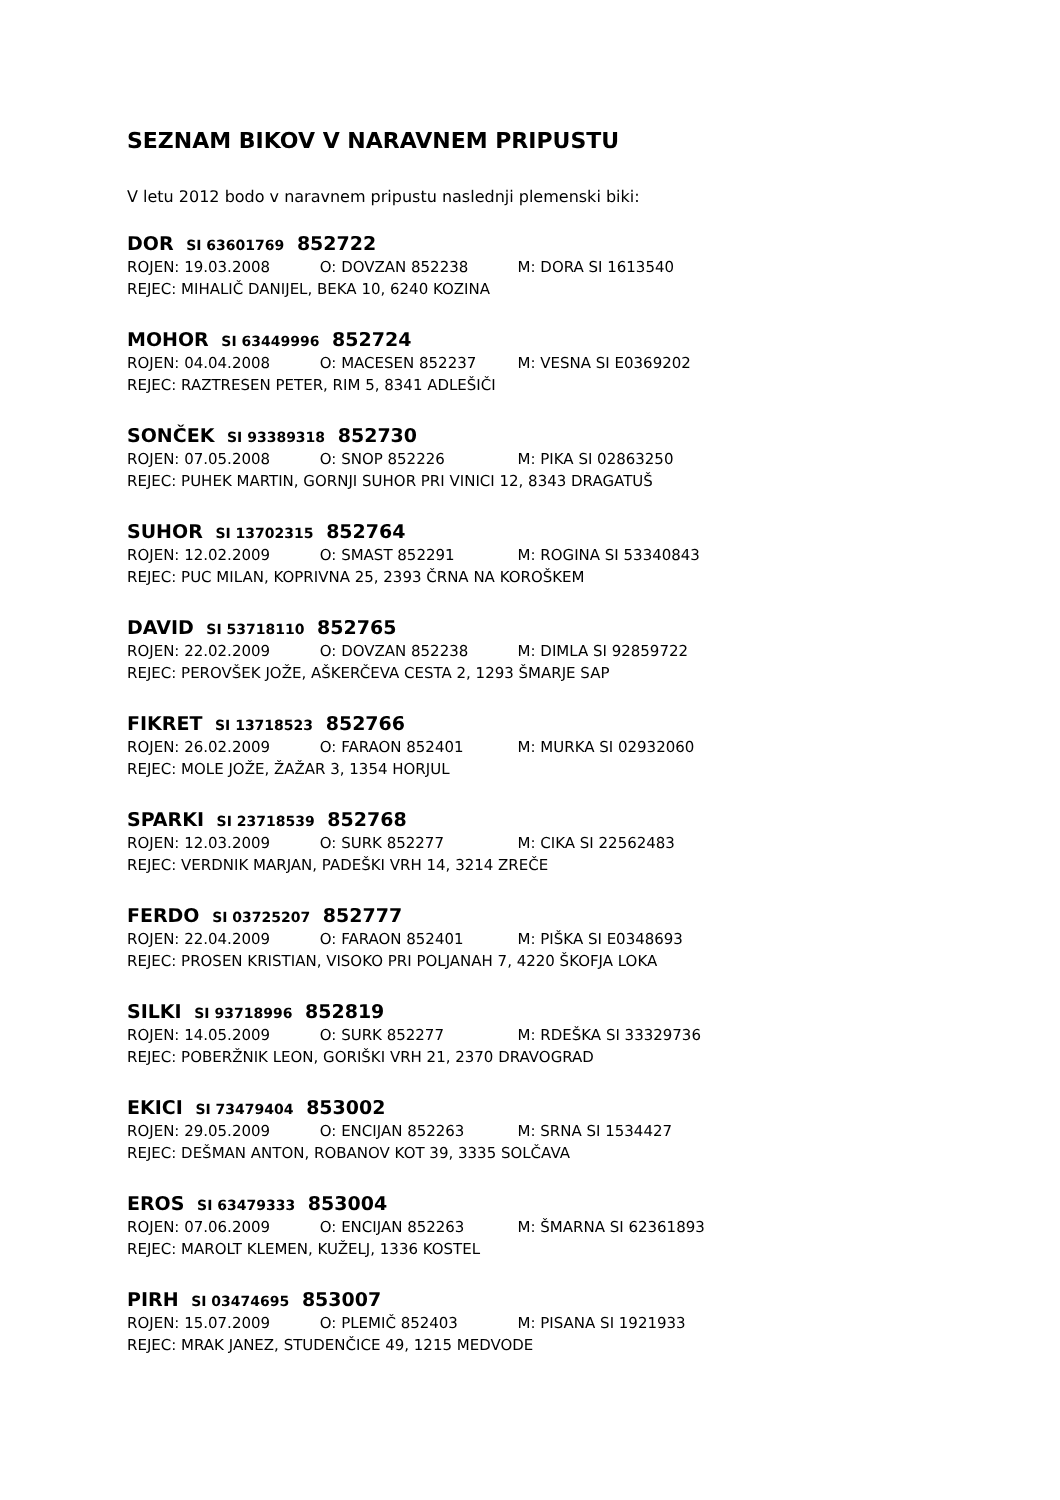SEZNAM BIKOV V NARAVNEM PRIPUSTU
V letu 2012 bodo v naravnem pripustu naslednji plemenski biki:
DOR SI 63601769 852722
ROJEN: 19.03.2008 O: DOVZAN 852238 M: DORA SI 1613540
REJEC: MIHALIČ DANIJEL, BEKA 10, 6240 KOZINA
MOHOR SI 63449996 852724
ROJEN: 04.04.2008 O: MACESEN 852237 M: VESNA SI E0369202
REJEC: RAZTRESEN PETER, RIM 5, 8341 ADLEŠIČI
SONČEK SI 93389318 852730
ROJEN: 07.05.2008 O: SNOP 852226 M: PIKA SI 02863250
REJEC: PUHEK MARTIN, GORNJI SUHOR PRI VINICI 12, 8343 DRAGATUŠ
SUHOR SI 13702315 852764
ROJEN: 12.02.2009 O: SMAST 852291 M: ROGINA SI 53340843
REJEC: PUC MILAN, KOPRIVNA 25, 2393 ČRNA NA KOROŠKEM
DAVID SI 53718110 852765
ROJEN: 22.02.2009 O: DOVZAN 852238 M: DIMLA SI 92859722
REJEC: PEROVŠEK JOŽE, AŠKERČEVA CESTA 2, 1293 ŠMARJE SAP
FIKRET SI 13718523 852766
ROJEN: 26.02.2009 O: FARAON 852401 M: MURKA SI 02932060
REJEC: MOLE JOŽE, ŽAŽAR 3, 1354 HORJUL
SPARKI SI 23718539 852768
ROJEN: 12.03.2009 O: SURK 852277 M: CIKA SI 22562483
REJEC: VERDNIK MARJAN, PADEŠKI VRH 14, 3214 ZREČE
FERDO SI 03725207 852777
ROJEN: 22.04.2009 O: FARAON 852401 M: PIŠKA SI E0348693
REJEC: PROSEN KRISTIAN, VISOKO PRI POLJANAH 7, 4220 ŠKOFJA LOKA
SILKI SI 93718996 852819
ROJEN: 14.05.2009 O: SURK 852277 M: RDEŠKA SI 33329736
REJEC: POBERŽNIK LEON, GORIŠKI VRH 21, 2370 DRAVOGRAD
EKICI SI 73479404 853002
ROJEN: 29.05.2009 O: ENCIJAN 852263 M: SRNA SI 1534427
REJEC: DEŠMAN ANTON, ROBANOV KOT 39, 3335 SOLČAVA
EROS SI 63479333 853004
ROJEN: 07.06.2009 O: ENCIJAN 852263 M: ŠMARNA SI 62361893
REJEC: MAROLT KLEMEN, KUŽELJ, 1336 KOSTEL
PIRH SI 03474695 853007
ROJEN: 15.07.2009 O: PLEMIČ 852403 M: PISANA SI 1921933
REJEC: MRAK JANEZ, STUDENČICE 49, 1215 MEDVODE